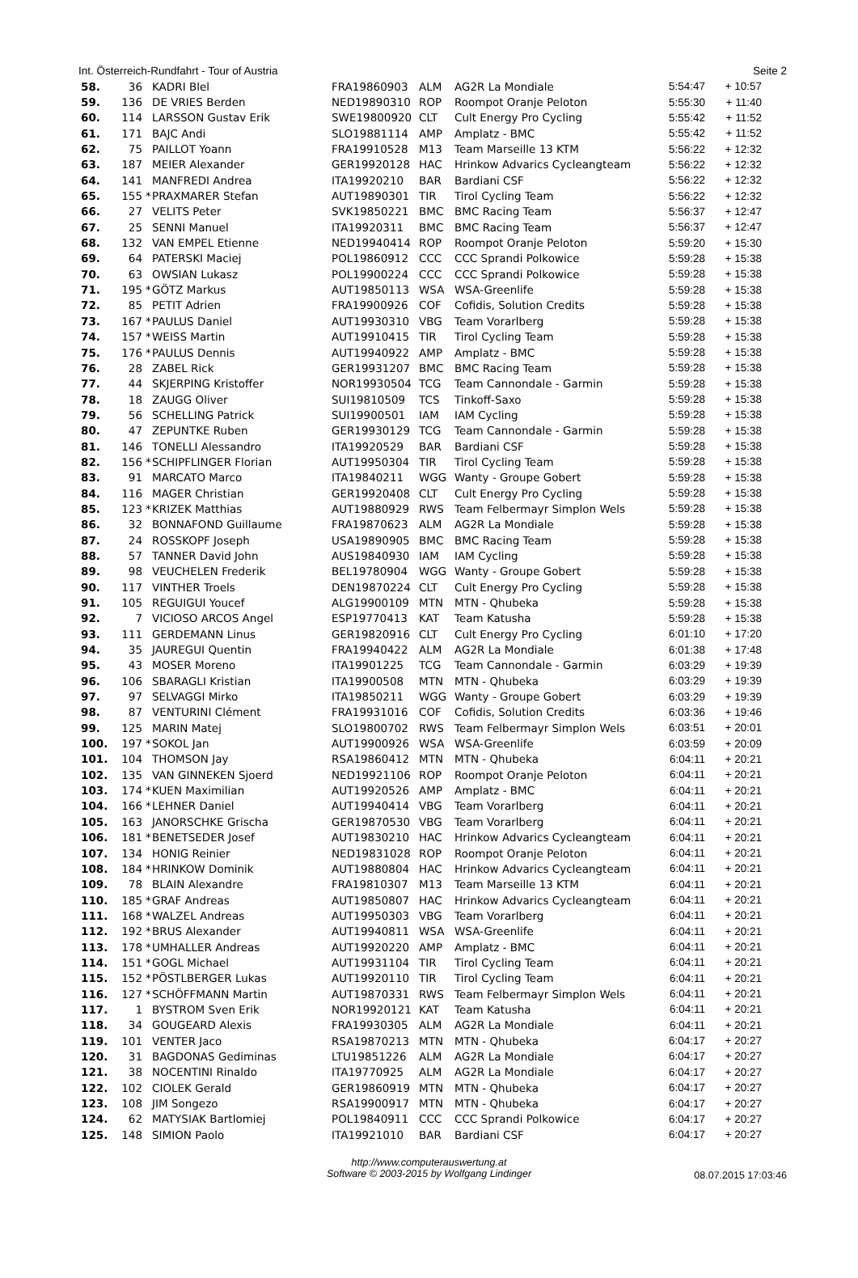Int. Österreich-Rundfahrt - Tour of Austria Seite 2
| 58. | 36 | | KADRI Blel | FRA19860903 | ALM | AG2R La Mondiale | 5:54:47 | + 10:57 |
| 59. | 136 | | DE VRIES Berden | NED19890310 | ROP | Roompot Oranje Peloton | 5:55:30 | + 11:40 |
| 60. | 114 | | LARSSON Gustav Erik | SWE19800920 | CLT | Cult Energy Pro Cycling | 5:55:42 | + 11:52 |
| 61. | 171 | | BAJC Andi | SLO19881114 | AMP | Amplatz - BMC | 5:55:42 | + 11:52 |
| 62. | 75 | | PAILLOT Yoann | FRA19910528 | M13 | Team Marseille 13 KTM | 5:56:22 | + 12:32 |
| 63. | 187 | | MEIER Alexander | GER19920128 | HAC | Hrinkow Advarics Cycleangteam | 5:56:22 | + 12:32 |
| 64. | 141 | | MANFREDI Andrea | ITA19920210 | BAR | Bardiani CSF | 5:56:22 | + 12:32 |
| 65. | 155 | * | PRAXMARER Stefan | AUT19890301 | TIR | Tirol Cycling Team | 5:56:22 | + 12:32 |
| 66. | 27 | | VELITS Peter | SVK19850221 | BMC | BMC Racing Team | 5:56:37 | + 12:47 |
| 67. | 25 | | SENNI Manuel | ITA19920311 | BMC | BMC Racing Team | 5:56:37 | + 12:47 |
| 68. | 132 | | VAN EMPEL Etienne | NED19940414 | ROP | Roompot Oranje Peloton | 5:59:20 | + 15:30 |
| 69. | 64 | | PATERSKI Maciej | POL19860912 | CCC | CCC Sprandi Polkowice | 5:59:28 | + 15:38 |
| 70. | 63 | | OWSIAN Lukasz | POL19900224 | CCC | CCC Sprandi Polkowice | 5:59:28 | + 15:38 |
| 71. | 195 | * | GÖTZ Markus | AUT19850113 | WSA | WSA-Greenlife | 5:59:28 | + 15:38 |
| 72. | 85 | | PETIT Adrien | FRA19900926 | COF | Cofidis, Solution Credits | 5:59:28 | + 15:38 |
| 73. | 167 | * | PAULUS Daniel | AUT19930310 | VBG | Team Vorarlberg | 5:59:28 | + 15:38 |
| 74. | 157 | * | WEISS Martin | AUT19910415 | TIR | Tirol Cycling Team | 5:59:28 | + 15:38 |
| 75. | 176 | * | PAULUS Dennis | AUT19940922 | AMP | Amplatz - BMC | 5:59:28 | + 15:38 |
| 76. | 28 | | ZABEL Rick | GER19931207 | BMC | BMC Racing Team | 5:59:28 | + 15:38 |
| 77. | 44 | | SKJERPING Kristoffer | NOR19930504 | TCG | Team Cannondale - Garmin | 5:59:28 | + 15:38 |
| 78. | 18 | | ZAUGG Oliver | SUI19810509 | TCS | Tinkoff-Saxo | 5:59:28 | + 15:38 |
| 79. | 56 | | SCHELLING Patrick | SUI19900501 | IAM | IAM Cycling | 5:59:28 | + 15:38 |
| 80. | 47 | | ZEPUNTKE Ruben | GER19930129 | TCG | Team Cannondale - Garmin | 5:59:28 | + 15:38 |
| 81. | 146 | | TONELLI Alessandro | ITA19920529 | BAR | Bardiani CSF | 5:59:28 | + 15:38 |
| 82. | 156 | * | SCHIPFLINGER Florian | AUT19950304 | TIR | Tirol Cycling Team | 5:59:28 | + 15:38 |
| 83. | 91 | | MARCATO Marco | ITA19840211 | WGG | Wanty - Groupe Gobert | 5:59:28 | + 15:38 |
| 84. | 116 | | MAGER Christian | GER19920408 | CLT | Cult Energy Pro Cycling | 5:59:28 | + 15:38 |
| 85. | 123 | * | KRIZEK Matthias | AUT19880929 | RWS | Team Felbermayr Simplon Wels | 5:59:28 | + 15:38 |
| 86. | 32 | | BONNAFOND Guillaume | FRA19870623 | ALM | AG2R La Mondiale | 5:59:28 | + 15:38 |
| 87. | 24 | | ROSSKOPF Joseph | USA19890905 | BMC | BMC Racing Team | 5:59:28 | + 15:38 |
| 88. | 57 | | TANNER David John | AUS19840930 | IAM | IAM Cycling | 5:59:28 | + 15:38 |
| 89. | 98 | | VEUCHELEN Frederik | BEL19780904 | WGG | Wanty - Groupe Gobert | 5:59:28 | + 15:38 |
| 90. | 117 | | VINTHER Troels | DEN19870224 | CLT | Cult Energy Pro Cycling | 5:59:28 | + 15:38 |
| 91. | 105 | | REGUIGUI Youcef | ALG19900109 | MTN | MTN - Qhubeka | 5:59:28 | + 15:38 |
| 92. | 7 | | VICIOSO ARCOS Angel | ESP19770413 | KAT | Team Katusha | 5:59:28 | + 15:38 |
| 93. | 111 | | GERDEMANN Linus | GER19820916 | CLT | Cult Energy Pro Cycling | 6:01:10 | + 17:20 |
| 94. | 35 | | JAUREGUI Quentin | FRA19940422 | ALM | AG2R La Mondiale | 6:01:38 | + 17:48 |
| 95. | 43 | | MOSER Moreno | ITA19901225 | TCG | Team Cannondale - Garmin | 6:03:29 | + 19:39 |
| 96. | 106 | | SBARAGLI Kristian | ITA19900508 | MTN | MTN - Qhubeka | 6:03:29 | + 19:39 |
| 97. | 97 | | SELVAGGI Mirko | ITA19850211 | WGG | Wanty - Groupe Gobert | 6:03:29 | + 19:39 |
| 98. | 87 | | VENTURINI Clément | FRA19931016 | COF | Cofidis, Solution Credits | 6:03:36 | + 19:46 |
| 99. | 125 | | MARIN Matej | SLO19800702 | RWS | Team Felbermayr Simplon Wels | 6:03:51 | + 20:01 |
| 100. | 197 | * | SOKOL Jan | AUT19900926 | WSA | WSA-Greenlife | 6:03:59 | + 20:09 |
| 101. | 104 | | THOMSON Jay | RSA19860412 | MTN | MTN - Qhubeka | 6:04:11 | + 20:21 |
| 102. | 135 | | VAN GINNEKEN Sjoerd | NED19921106 | ROP | Roompot Oranje Peloton | 6:04:11 | + 20:21 |
| 103. | 174 | * | KUEN Maximilian | AUT19920526 | AMP | Amplatz - BMC | 6:04:11 | + 20:21 |
| 104. | 166 | * | LEHNER Daniel | AUT19940414 | VBG | Team Vorarlberg | 6:04:11 | + 20:21 |
| 105. | 163 | | JANORSCHKE Grischa | GER19870530 | VBG | Team Vorarlberg | 6:04:11 | + 20:21 |
| 106. | 181 | * | BENETSEDER Josef | AUT19830210 | HAC | Hrinkow Advarics Cycleangteam | 6:04:11 | + 20:21 |
| 107. | 134 | | HONIG Reinier | NED19831028 | ROP | Roompot Oranje Peloton | 6:04:11 | + 20:21 |
| 108. | 184 | * | HRINKOW Dominik | AUT19880804 | HAC | Hrinkow Advarics Cycleangteam | 6:04:11 | + 20:21 |
| 109. | 78 | | BLAIN Alexandre | FRA19810307 | M13 | Team Marseille 13 KTM | 6:04:11 | + 20:21 |
| 110. | 185 | * | GRAF Andreas | AUT19850807 | HAC | Hrinkow Advarics Cycleangteam | 6:04:11 | + 20:21 |
| 111. | 168 | * | WALZEL Andreas | AUT19950303 | VBG | Team Vorarlberg | 6:04:11 | + 20:21 |
| 112. | 192 | * | BRUS Alexander | AUT19940811 | WSA | WSA-Greenlife | 6:04:11 | + 20:21 |
| 113. | 178 | * | UMHALLER Andreas | AUT19920220 | AMP | Amplatz - BMC | 6:04:11 | + 20:21 |
| 114. | 151 | * | GOGL Michael | AUT19931104 | TIR | Tirol Cycling Team | 6:04:11 | + 20:21 |
| 115. | 152 | * | PÖSTLBERGER Lukas | AUT19920110 | TIR | Tirol Cycling Team | 6:04:11 | + 20:21 |
| 116. | 127 | * | SCHÖFFMANN Martin | AUT19870331 | RWS | Team Felbermayr Simplon Wels | 6:04:11 | + 20:21 |
| 117. | 1 | | BYSTROM Sven Erik | NOR19920121 | KAT | Team Katusha | 6:04:11 | + 20:21 |
| 118. | 34 | | GOUGEARD Alexis | FRA19930305 | ALM | AG2R La Mondiale | 6:04:11 | + 20:21 |
| 119. | 101 | | VENTER Jaco | RSA19870213 | MTN | MTN - Qhubeka | 6:04:17 | + 20:27 |
| 120. | 31 | | BAGDONAS Gediminas | LTU19851226 | ALM | AG2R La Mondiale | 6:04:17 | + 20:27 |
| 121. | 38 | | NOCENTINI Rinaldo | ITA19770925 | ALM | AG2R La Mondiale | 6:04:17 | + 20:27 |
| 122. | 102 | | CIOLEK Gerald | GER19860919 | MTN | MTN - Qhubeka | 6:04:17 | + 20:27 |
| 123. | 108 | | JIM Songezo | RSA19900917 | MTN | MTN - Qhubeka | 6:04:17 | + 20:27 |
| 124. | 62 | | MATYSIAK Bartlomiej | POL19840911 | CCC | CCC Sprandi Polkowice | 6:04:17 | + 20:27 |
| 125. | 148 | | SIMION Paolo | ITA19921010 | BAR | Bardiani CSF | 6:04:17 | + 20:27 |
http://www.computerauswertung.at
Software © 2003-2015 by Wolfgang Lindinger
08.07.2015 17:03:46